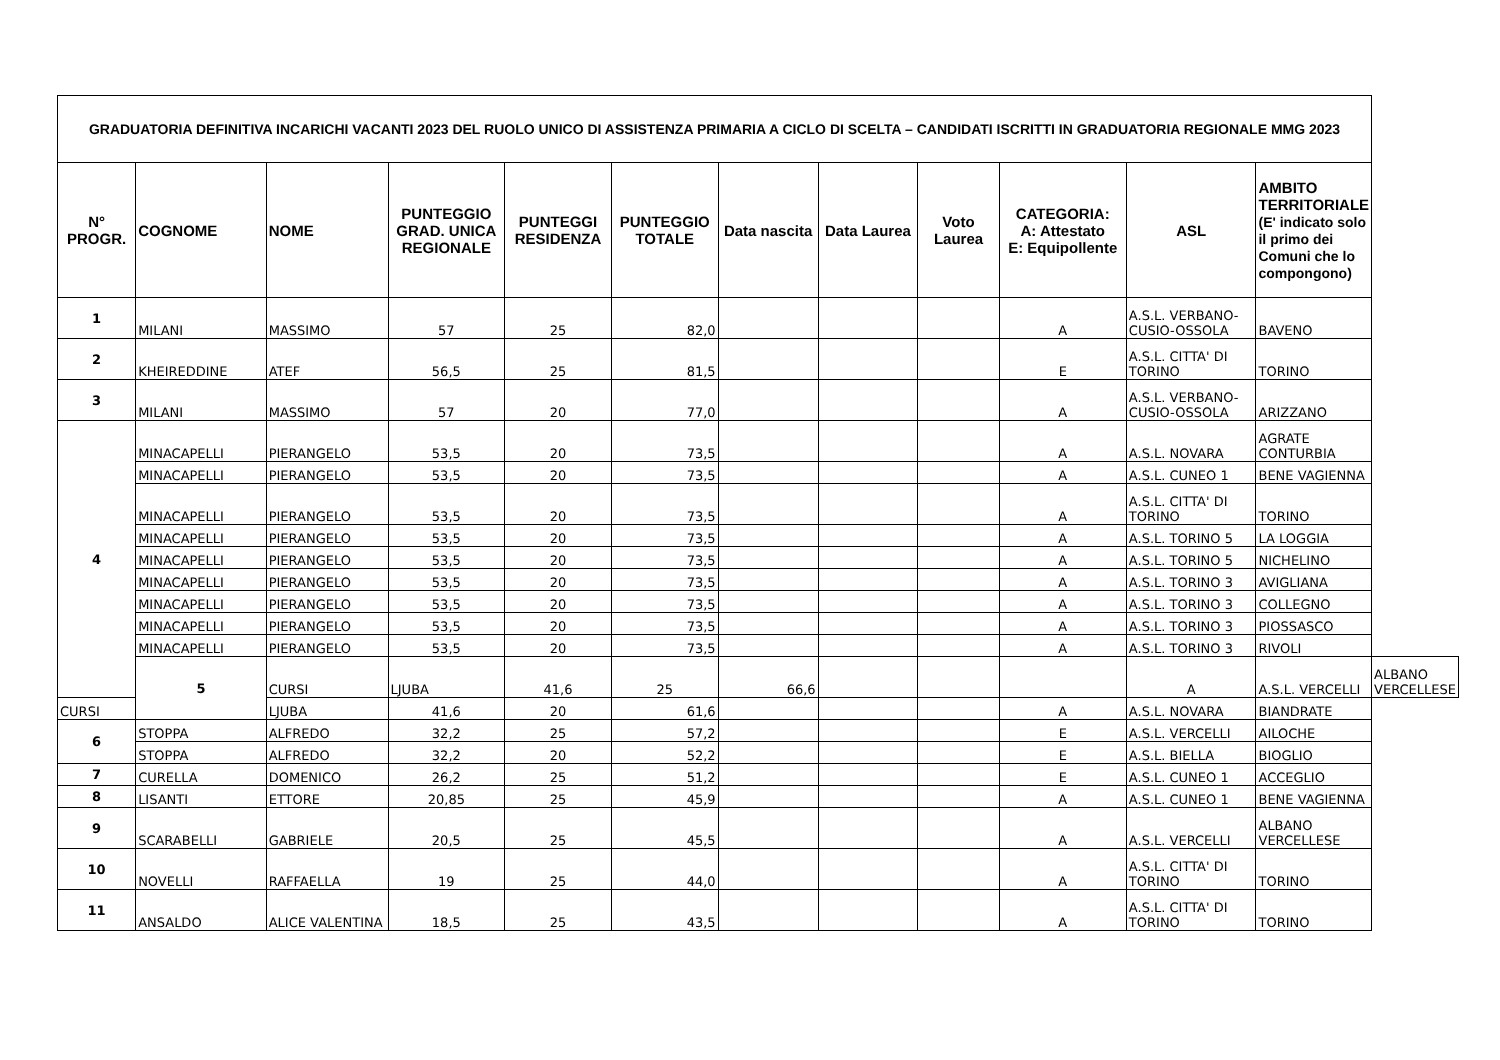| GRADUATORIA DEFINITIVA INCARICHI VACANTI 2023 DEL RUOLO UNICO DI ASSISTENZA PRIMARIA A CICLO DI SCELTA – CANDIDATI ISCRITTI IN GRADUATORIA REGIONALE MMG 2023 | | | | | | | | | | | | |
| --- | --- | --- | --- | --- | --- | --- | --- | --- | --- | --- | --- | --- |
| N° PROGR. | COGNOME | NOME | PUNTEGGIO GRAD. UNICA REGIONALE | PUNTEGGI RESIDENZA | PUNTEGGIO TOTALE | Data nascita | Data Laurea | Voto Laurea | CATEGORIA: A: Attestato E: Equipollente | ASL | AMBITO TERRITORIALE (E' indicato solo il primo dei Comuni che lo compongono) | |
| 1 | MILANI | MASSIMO | 57 | 25 | 82,0 | | | | A | A.S.L. VERBANO-CUSIO-OSSOLA | BAVENO | |
| 2 | KHEIREDDINE | ATEF | 56,5 | 25 | 81,5 | | | | E | A.S.L. CITTA' DI TORINO | TORINO | |
| 3 | MILANI | MASSIMO | 57 | 20 | 77,0 | | | | A | A.S.L. VERBANO-CUSIO-OSSOLA | ARIZZANO | |
| 4 | MINACAPELLI | PIERANGELO | 53,5 | 20 | 73,5 | | | | A | A.S.L. NOVARA | AGRATE CONTURBIA | |
| | MINACAPELLI | PIERANGELO | 53,5 | 20 | 73,5 | | | | A | A.S.L. CUNEO 1 | BENE VAGIENNA | |
| | MINACAPELLI | PIERANGELO | 53,5 | 20 | 73,5 | | | | A | A.S.L. CITTA' DI TORINO | TORINO | |
| | MINACAPELLI | PIERANGELO | 53,5 | 20 | 73,5 | | | | A | A.S.L. TORINO 5 | LA LOGGIA | |
| | MINACAPELLI | PIERANGELO | 53,5 | 20 | 73,5 | | | | A | A.S.L. TORINO 5 | NICHELINO | |
| | MINACAPELLI | PIERANGELO | 53,5 | 20 | 73,5 | | | | A | A.S.L. TORINO 3 | AVIGLIANA | |
| | MINACAPELLI | PIERANGELO | 53,5 | 20 | 73,5 | | | | A | A.S.L. TORINO 3 | COLLEGNO | |
| | MINACAPELLI | PIERANGELO | 53,5 | 20 | 73,5 | | | | A | A.S.L. TORINO 3 | PIOSSASCO | |
| | MINACAPELLI | PIERANGELO | 53,5 | 20 | 73,5 | | | | A | A.S.L. TORINO 3 | RIVOLI | |
| | 5 | CURSI | LJUBA | 41,6 | 25 | 66,6 | | | | A | A.S.L. VERCELLI | ALBANO VERCELLESE |
| CURSI | | LJUBA | 41,6 | 20 | 61,6 | | | | A | A.S.L. NOVARA | BIANDRATE | |
| 6 | STOPPA | ALFREDO | 32,2 | 25 | 57,2 | | | | E | A.S.L. VERCELLI | AILOCHE | |
| | STOPPA | ALFREDO | 32,2 | 20 | 52,2 | | | | E | A.S.L. BIELLA | BIOGLIO | |
| 7 | CURELLA | DOMENICO | 26,2 | 25 | 51,2 | | | | E | A.S.L. CUNEO 1 | ACCEGLIO | |
| 8 | LISANTI | ETTORE | 20,85 | 25 | 45,9 | | | | A | A.S.L. CUNEO 1 | BENE VAGIENNA | |
| 9 | SCARABELLI | GABRIELE | 20,5 | 25 | 45,5 | | | | A | A.S.L. VERCELLI | ALBANO VERCELLESE | |
| 10 | NOVELLI | RAFFAELLA | 19 | 25 | 44,0 | | | | A | A.S.L. CITTA' DI TORINO | TORINO | |
| 11 | ANSALDO | ALICE VALENTINA | 18,5 | 25 | 43,5 | | | | A | A.S.L. CITTA' DI TORINO | TORINO | |